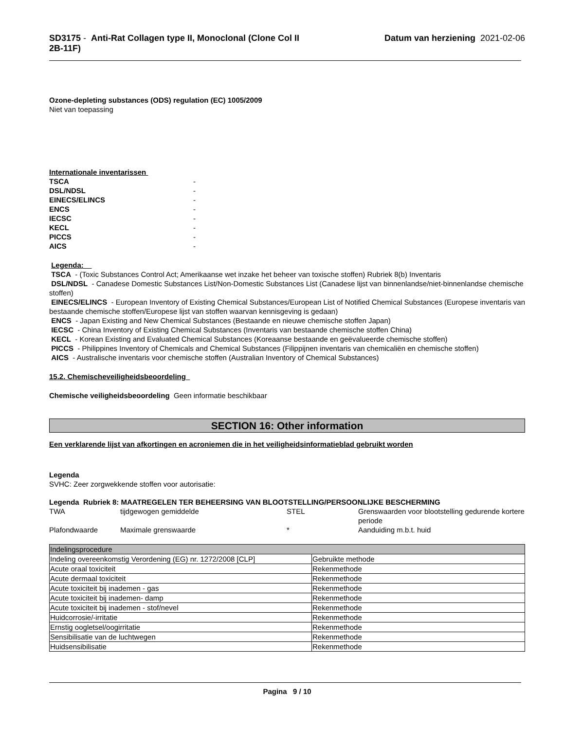SD3175 - Anti-Rat Collagen type II, Monoclonal (Clone Col II 2B-11F)
Datum van herziening 2021-02-06
Ozone-depleting substances (ODS) regulation (EC) 1005/2009
Niet van toepassing
Internationale inventarissen
| TSCA | - |
| DSL/NDSL | - |
| EINECS/ELINCS | - |
| ENCS | - |
| IECSC | - |
| KECL | - |
| PICCS | - |
| AICS | - |
Legenda:
TSCA - (Toxic Substances Control Act; Amerikaanse wet inzake het beheer van toxische stoffen) Rubriek 8(b) Inventaris
DSL/NDSL - Canadese Domestic Substances List/Non-Domestic Substances List (Canadese lijst van binnenlandse/niet-binnenlandse chemische stoffen)
EINECS/ELINCS - European Inventory of Existing Chemical Substances/European List of Notified Chemical Substances (Europese inventaris van bestaande chemische stoffen/Europese lijst van stoffen waarvan kennisgeving is gedaan)
ENCS - Japan Existing and New Chemical Substances (Bestaande en nieuwe chemische stoffen Japan)
IECSC - China Inventory of Existing Chemical Substances (Inventaris van bestaande chemische stoffen China)
KECL - Korean Existing and Evaluated Chemical Substances (Koreaanse bestaande en geëvalueerde chemische stoffen)
PICCS - Philippines Inventory of Chemicals and Chemical Substances (Filippijnen inventaris van chemicaliën en chemische stoffen)
AICS - Australische inventaris voor chemische stoffen (Australian Inventory of Chemical Substances)
15.2. Chemischeveiligheidsbeoordeling
Chemische veiligheidsbeoordeling Geen informatie beschikbaar
SECTION 16: Other information
Een verklarende lijst van afkortingen en acroniemen die in het veiligheidsinformatieblad gebruikt worden
Legenda
SVHC: Zeer zorgwekkende stoffen voor autorisatie:
Legenda Rubriek 8: MAATREGELEN TER BEHEERSING VAN BLOOTSTELLING/PERSOONLIJKE BESCHERMING
| TWA | tijdgewogen gemiddelde | STEL | Grenswaarden voor blootstelling gedurende kortere periode |
| Plafondwaarde | Maximale grenswaarde | * | Aanduiding m.b.t. huid |
| Indelingsprocedure | |
| Indeling overeenkomstig Verordening (EG) nr. 1272/2008 [CLP] | Gebruikte methode |
| Acute oraal toxiciteit | Rekenmethode |
| Acute dermaal toxiciteit | Rekenmethode |
| Acute toxiciteit bij inademen - gas | Rekenmethode |
| Acute toxiciteit bij inademen- damp | Rekenmethode |
| Acute toxiciteit bij inademen - stof/nevel | Rekenmethode |
| Huidcorrosie/-irritatie | Rekenmethode |
| Ernstig oogletsel/oogirritatie | Rekenmethode |
| Sensibilisatie van de luchtwegen | Rekenmethode |
| Huidsensibilisatie | Rekenmethode |
Pagina 9 / 10